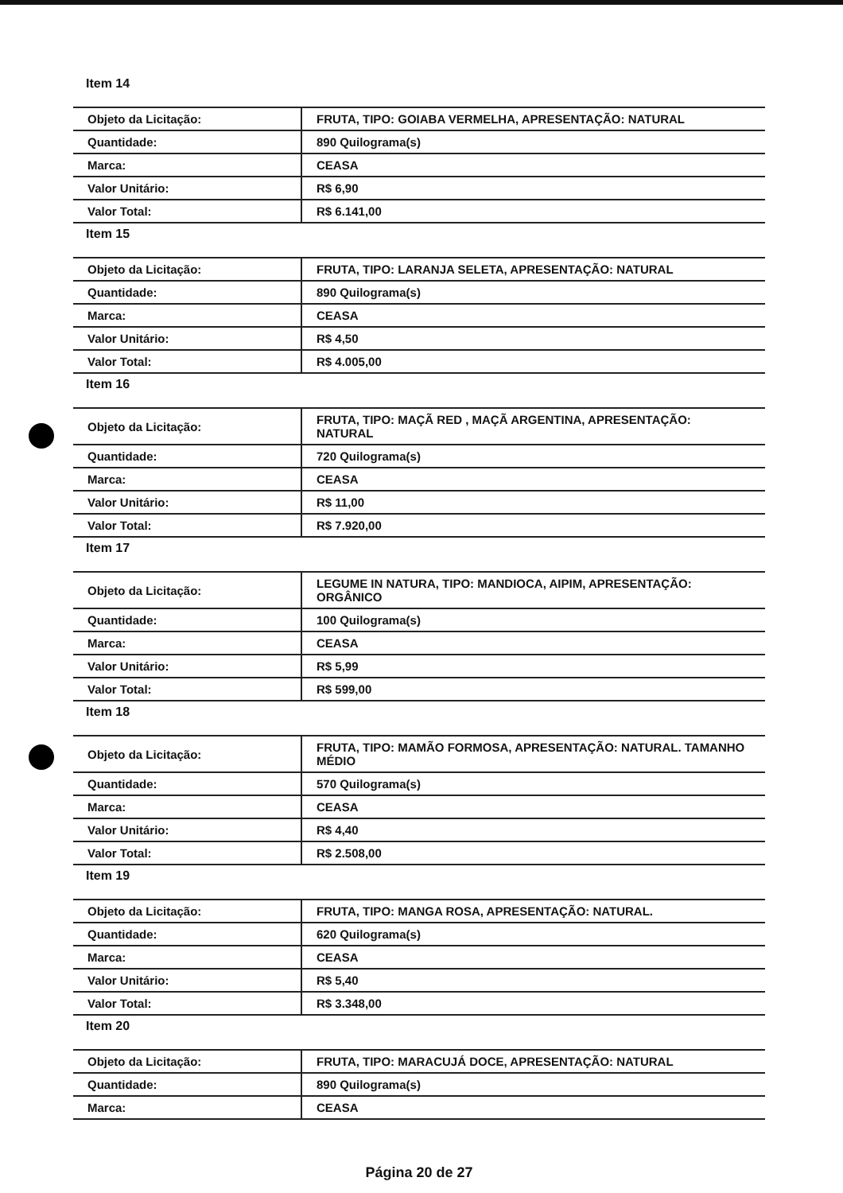Item 14
| Objeto da Licitação: | FRUTA, TIPO: GOIABA VERMELHA, APRESENTAÇÃO: NATURAL |
| Quantidade: | 890 Quilograma(s) |
| Marca: | CEASA |
| Valor Unitário: | R$ 6,90 |
| Valor Total: | R$ 6.141,00 |
Item 15
| Objeto da Licitação: | FRUTA, TIPO: LARANJA SELETA, APRESENTAÇÃO: NATURAL |
| Quantidade: | 890 Quilograma(s) |
| Marca: | CEASA |
| Valor Unitário: | R$ 4,50 |
| Valor Total: | R$ 4.005,00 |
Item 16
| Objeto da Licitação: | FRUTA, TIPO: MAÇÃ RED , MAÇÃ ARGENTINA, APRESENTAÇÃO: NATURAL |
| Quantidade: | 720 Quilograma(s) |
| Marca: | CEASA |
| Valor Unitário: | R$ 11,00 |
| Valor Total: | R$ 7.920,00 |
Item 17
| Objeto da Licitação: | LEGUME IN NATURA, TIPO: MANDIOCA, AIPIM, APRESENTAÇÃO: ORGÂNICO |
| Quantidade: | 100 Quilograma(s) |
| Marca: | CEASA |
| Valor Unitário: | R$ 5,99 |
| Valor Total: | R$ 599,00 |
Item 18
| Objeto da Licitação: | FRUTA, TIPO: MAMÃO FORMOSA, APRESENTAÇÃO: NATURAL. TAMANHO MÉDIO |
| Quantidade: | 570 Quilograma(s) |
| Marca: | CEASA |
| Valor Unitário: | R$ 4,40 |
| Valor Total: | R$ 2.508,00 |
Item 19
| Objeto da Licitação: | FRUTA, TIPO: MANGA ROSA, APRESENTAÇÃO: NATURAL. |
| Quantidade: | 620 Quilograma(s) |
| Marca: | CEASA |
| Valor Unitário: | R$ 5,40 |
| Valor Total: | R$ 3.348,00 |
Item 20
| Objeto da Licitação: | FRUTA, TIPO: MARACUJÁ DOCE, APRESENTAÇÃO: NATURAL |
| Quantidade: | 890 Quilograma(s) |
| Marca: | CEASA |
Página 20 de 27